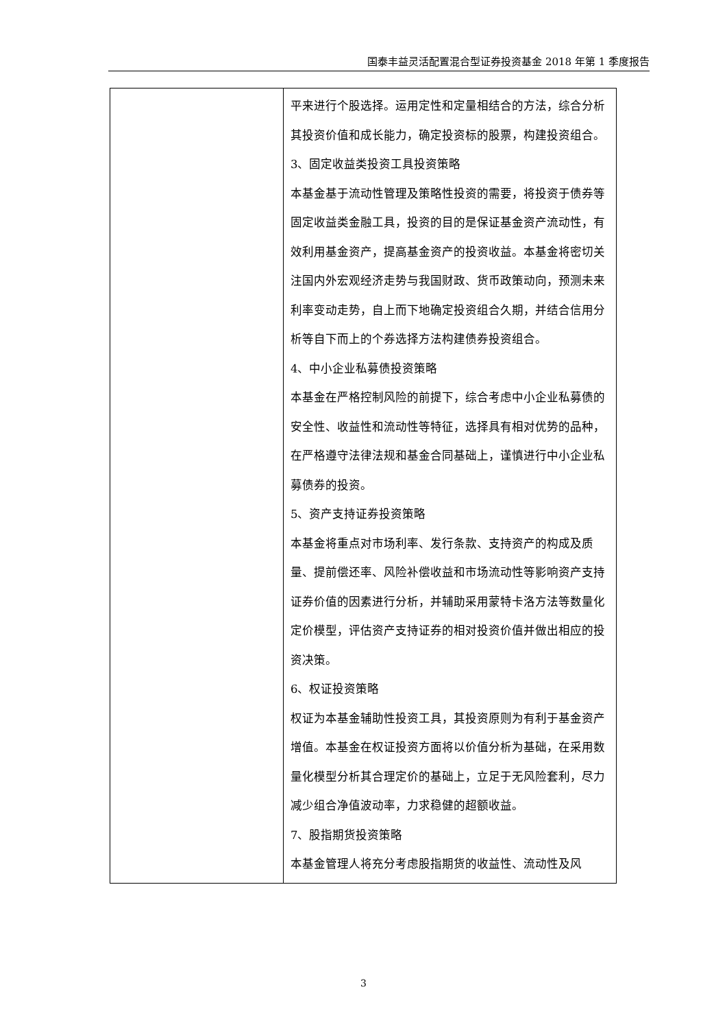国泰丰益灵活配置混合型证券投资基金 2018 年第 1 季度报告
| | 平来进行个股选择。运用定性和定量相结合的方法，综合分析其投资价值和成长能力，确定投资标的股票，构建投资组合。 3、固定收益类投资工具投资策略 本基金基于流动性管理及策略性投资的需要，将投资于债券等固定收益类金融工具，投资的目的是保证基金资产流动性，有效利用基金资产，提高基金资产的投资收益。本基金将密切关注国内外宏观经济走势与我国财政、货币政策动向，预测未来利率变动走势，自上而下地确定投资组合久期，并结合信用分析等自下而上的个券选择方法构建债券投资组合。 4、中小企业私募债投资策略 本基金在严格控制风险的前提下，综合考虑中小企业私募债的安全性、收益性和流动性等特征，选择具有相对优势的品种，在严格遵守法律法规和基金合同基础上，谨慎进行中小企业私募债券的投资。 5、资产支持证券投资策略 本基金将重点对市场利率、发行条款、支持资产的构成及质量、提前偿还率、风险补偿收益和市场流动性等影响资产支持证券价值的因素进行分析，并辅助采用蒙特卡洛方法等数量化定价模型，评估资产支持证券的相对投资价值并做出相应的投资决策。 6、权证投资策略 权证为本基金辅助性投资工具，其投资原则为有利于基金资产增值。本基金在权证投资方面将以价值分析为基础，在采用数量化模型分析其合理定价的基础上，立足于无风险套利，尽力减少组合净值波动率，力求稳健的超额收益。 7、股指期货投资策略 本基金管理人将充分考虑股指期货的收益性、流动性及风 |
3